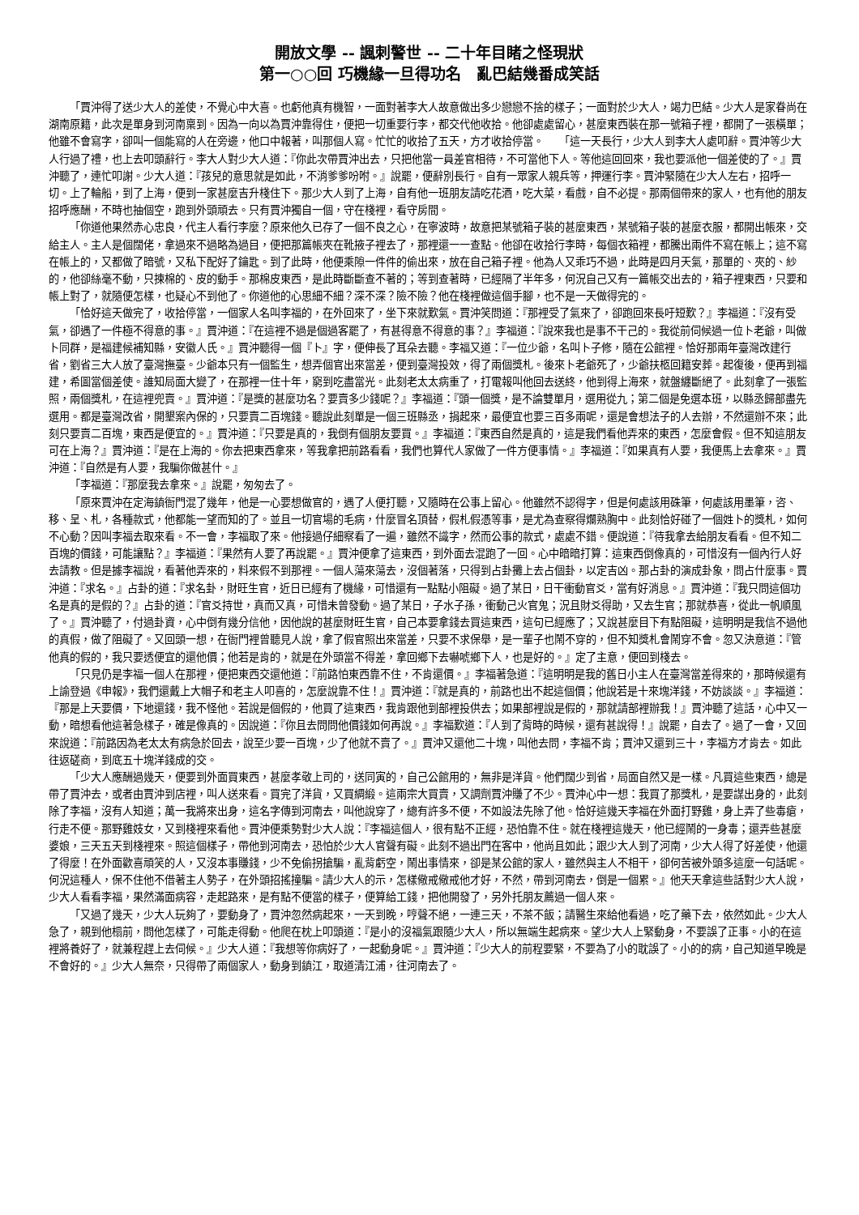開放文學 -- 諷刺警世 -- 二十年目睹之怪現狀
第一○○回 巧機緣一旦得功名　亂巴結幾番成笑話
「賈沖得了送少大人的差使，不覺心中大喜。也虧他真有機智，一面對著李大人故意做出多少戀戀不捨的樣子；一面對於少大人，竭力巴結。少大人是家眷尚在湖南原籍，此次是單身到河南稟到。因為一向以為賈沖靠得住，便把一切重要行李，都交代他收拾。他卻處處留心，甚麼東西裝在那一號箱子裡，都開了一張橫單；他雖不會寫字，卻叫一個能寫的人在旁邊，他口中報著，叫那個人寫。忙忙的收拾了五天，方才收拾停當。　　「這一天長行，少大人到李大人處叩辭。賈沖等少大人行過了禮，也上去叩頭辭行。李大人對少大人道：『你此次帶賈沖出去，只把他當一員差官相待，不可當他下人。等他這回回來，我也要派他一個差使的了。』賈沖聽了，連忙叩謝。少大人道：『孩兒的意思就是如此，不消爹爹吩咐。』說罷，便辭別長行。自有一眾家人親兵等，押運行李。賈沖緊隨在少大人左右，招呼一切。上了輪船，到了上海，便到一家甚麼吉升棧住下。那少大人到了上海，自有他一班朋友請吃花酒，吃大菜，看戲，自不必提。那兩個帶來的家人，也有他的朋友招呼應酬，不時也抽個空，跑到外頭頑去。只有賈沖獨自一個，守在棧裡，看守房間。
「你道他果然赤心忠良，代主人看行李麼？原來他久已存了一個不良之心，在寧波時，故意把某號箱子裝的甚麼東西，某號箱子裝的甚麼衣服，都開出帳來，交給主人。主人是個闊佬，拿過來不過略為過目，便把那篇帳夾在靴掖子裡去了，那裡還一一查點。他卻在收拾行李時，每個衣箱裡，都騰出兩件不寫在帳上；這不寫在帳上的，又都做了暗號，又私下配好了鑰匙。到了此時，他便乘隙一件件的偷出來，放在自己箱子裡。他為人又乖巧不過，此時是四月天氣，那單的、夾的、紗的，他卻絲毫不動，只揀棉的、皮的動手。那棉皮東西，是此時斷斷查不著的；等到查著時，已經隔了半年多，何況自己又有一篇帳交出去的，箱子裡東西，只要和帳上對了，就隨便怎樣，也疑心不到他了。你道他的心思細不細？深不深？險不險？他在棧裡做這個手腳，也不是一天做得完的。
「恰好這天做完了，收拾停當，一個家人名叫李福的，在外回來了，坐下來就歎氣。賈沖笑問道：『那裡受了氣來了，卻跑回來長吁短歎？』李福道：『沒有受氣，卻遇了一件極不得意的事。』賈沖道：『在這裡不過是個過客罷了，有甚得意不得意的事？』李福道：『說來我也是事不干己的。我從前伺候過一位卜老爺，叫做卜同群，是福建候補知縣，安徽人氏。』賈沖聽得一個『卜』字，便伸長了耳朵去聽。李福又道：『一位少爺，名叫卜子修，隨在公館裡。恰好那兩年臺灣改建行省，劉省三大人放了臺灣撫臺。少爺本只有一個監生，想弄個官出來當差，便到臺灣投效，得了兩個獎札。後來卜老爺死了，少爺扶柩回籍安葬。起復後，便再到福建，希圖當個差使。誰知局面大變了，在那裡一住十年，窮到吃盡當光。此刻老太太病重了，打電報叫他回去送終，他到得上海來，就盤纏斷絕了。此刻拿了一張監照，兩個獎札，在這裡兜賣。』賈沖道：『是獎的甚麼功名？要賣多少錢呢？』李福道：『頭一個獎，是不論雙單月，選用從九；第二個是免選本班，以縣丞歸部盡先選用。都是臺灣改省，開墾案內保的，只要賣二百塊錢。聽說此刻單是一個三班縣丞，捐起來，最便宜也要三百多兩呢，還是會想法子的人去辦，不然還辦不來；此刻只要賣二百塊，東西是便宜的。』賈沖道：『只要是真的，我倒有個朋友要買。』李福道：『東西自然是真的，這是我們看他弄來的東西，怎麼會假。但不知這朋友可在上海？』賈沖道：『是在上海的。你去把東西拿來，等我拿把前路看看，我們也算代人家做了一件方便事情。』李福道：『如果真有人要，我便馬上去拿來。』賈沖道：『自然是有人要，我騙你做甚什。』
「李福道：『那麼我去拿來。』說罷，匆匆去了。
「原來賈沖在定海鎮衙門混了幾年，他是一心要想做官的，遇了人便打聽，又隨時在公事上留心。他雖然不認得字，但是何處該用硃筆，何處該用墨筆，咨、移、呈、札，各種款式，他都能一望而知的了。並且一切官場的毛病，什麼冒名頂替，假札假憑等事，是尤為查察得爛熟胸中。此刻恰好碰了一個姓卜的獎札，如何不心動？因叫李福去取來看。不一會，李福取了來。他接過仔細察看了一遍，雖然不識字，然而公事的款式，處處不錯。便說道：『待我拿去給朋友看看。但不知二百塊的價錢，可能讓點？』李福道：『果然有人要了再說罷。』賈沖便拿了這東西，到外面去混跑了一回。心中暗暗打算：這東西倒像真的，可惜沒有一個內行人好去請教。但是據李福說，看著他弄來的，料來假不到那裡。一個人蕩來蕩去，沒個著落，只得到占卦攤上去占個卦，以定吉凶。那占卦的演成卦象，問占什麼事。賈沖道：『求名。』占卦的道：『求名卦，財旺生官，近日已經有了機緣，可惜還有一點點小阻礙。過了某日，日干衝動官爻，當有好消息。』賈沖道：『我只問這個功名是真的是假的？』占卦的道：『官爻持世，真而又真，可惜未曾發動。過了某日，子水子孫，衝動己火官鬼；況且財爻得助，又去生官；那就恭喜，從此一帆順風了。』賈沖聽了，付過卦資，心中倒有幾分信他，因他說的甚麼財旺生官，自己本要拿錢去買這東西，這句已經應了；又說甚麼目下有點阻礙，這明明是我信不過他的真假，做了阻礙了。又回頭一想，在衙門裡曾聽見人說，拿了假官照出來當差，只要不求保舉，是一輩子也鬧不穿的，但不知獎札會鬧穿不會。忽又決意道：『管他真的假的，我只要透便宜的還他價；他若是肯的，就是在外頭當不得差，拿回鄉下去嚇唬鄉下人，也是好的。』定了主意，便回到棧去。
「只見仍是李福一個人在那裡，便把東西交還他道：『前路怕東西靠不住，不肯還價。』李福著急道：『這明明是我的舊日小主人在臺灣當差得來的，那時候還有上諭登過《申報》，我們還戴上大帽子和老主人叩喜的，怎麼說靠不住！』賈沖道：『就是真的，前路也出不起這個價；他說若是十來塊洋錢，不妨談談。』李福道：『那是上天要價，下地還錢，我不怪他。若說是個假的，他買了這東西，我肯跟他到部裡投供去；如果部裡說是假的，那就請部裡辦我！』賈沖聽了這話，心中又一動，暗想看他這著急樣子，確是像真的。因說道：『你且去問問他價錢如何再說。』李福歎道：『人到了背時的時候，還有甚說得！』說罷，自去了。過了一會，又回來說道：『前路因為老太太有病急於回去，說至少要一百塊，少了他就不賣了。』賈沖又還他二十塊，叫他去問，李福不肯；賈沖又還到三十，李福方才肯去。如此往返磋商，到底五十塊洋錢成的交。
「少大人應酬過幾天，便要到外面買東西，甚麼孝敬上司的，送同寅的，自己公館用的，無非是洋貨。他們闊少到省，局面自然又是一樣。凡買這些東西，總是帶了賈沖去，或者由賈沖到店裡，叫人送來看。買完了洋貨，又買綢緞。這兩宗大買賣，又調劑賈沖賺了不少。賈沖心中一想：我買了那獎札，是要謀出身的，此刻除了李福，沒有人知道；萬一我將來出身，這名字傳到河南去，叫他說穿了，總有許多不便，不如設法先除了他。恰好這幾天李福在外面打野雞，身上弄了些毒瘡，行走不便。那野雞妓女，又到棧裡來看他。賈沖便乘勢對少大人說：『李福這個人，很有點不正經，恐怕靠不住。就在棧裡這幾天，他已經鬧的一身毒；還弄些甚麼婆娘，三天五天到棧裡來。照這個樣子，帶他到河南去，恐怕於少大人官聲有礙。此刻不過出門在客中，他尚且如此；跟少大人到了河南，少大人得了好差使，他還了得麼！在外面歡喜頑笑的人，又沒本事賺錢，少不免偷拐搶騙，亂背虧空，鬧出事情來，卻是某公館的家人，雖然與主人不相干，卻何苦被外頭多這麼一句話呢。何況這種人，保不住他不借著主人勢子，在外頭招搖撞騙。請少大人的示，怎樣儆戒儆戒他才好，不然，帶到河南去，倒是一個累。』他天天拿這些話對少大人說，少大人看看李福，果然滿面病容，走起路來，是有點不便當的樣子，便算給工錢，把他開發了，另外托朋友薦過一個人來。
「又過了幾天，少大人玩夠了，要動身了，賈沖忽然病起來，一天到晚，哼聲不絕，一連三天，不茶不飯；請醫生來給他看過，吃了藥下去，依然如此。少大人急了，親到他榻前，問他怎樣了，可能走得動。他爬在枕上叩頭道：『是小的沒福氣跟隨少大人，所以無端生起病來。望少大人上緊動身，不要誤了正事。小的在這裡將養好了，就兼程趕上去伺候。』少大人道：『我想等你病好了，一起動身呢。』賈沖道：『少大人的前程要緊，不要為了小的耽誤了。小的的病，自己知道早晚是不會好的。』少大人無奈，只得帶了兩個家人，動身到鎮江，取道清江浦，往河南去了。